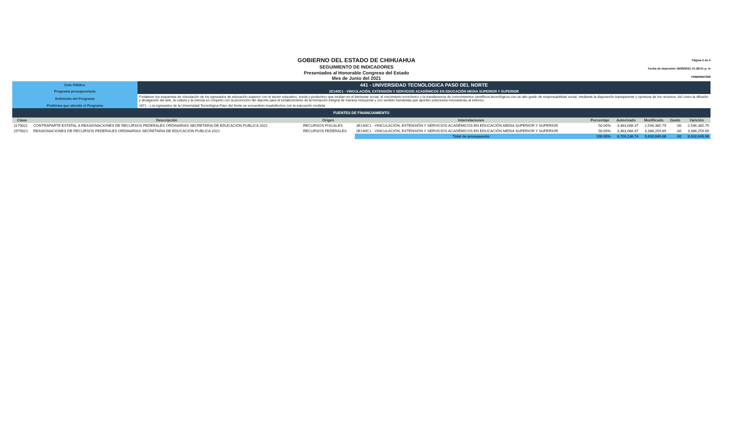GOBIERNO DEL ESTADO DE CHIHUAHUA
SEGUIMIENTO DE INDICADORES
Presentados al Honorable Congreso del Estado
Mes de Junio del 2021
Página 2 de 5
Fecha de Impresión 18/08/2021 01:28:01 p. m
PRBRREP368
| Ente Público | 441 - UNIVERSIDAD TECNOLOGICA PASO DEL NORTE |
| Programa presupuestario | 2E140C1 - VINCULACIÓN, EXTENSIÓN Y SERVICIOS ACADÉMICOS EN EDUCACIÓN MEDIA SUPERIOR Y SUPERIOR |
| Definición del Programa | Fortalecer los esquemas de vinculación de los egresados de educación superior con el sector educativo, social y productivo que incidan en el bienestar social, el crecimiento económico y la transferencia de conocimientos científicos tecnológicos con un alto grado de responsabilidad social, mediante la disposición transparente y oportuna de los recursos. Así como la difusión y divulgación del arte, la cultura y la ciencia en conjunto con la promoción del deporte para el fortalecimiento de la formación integral de manera incluyente y con sentido humanista que aporten soluciones innovadoras al entorno. |
| Problema que atiende el Programa | 1871 - Los egresados de la Universidad Tecnológica Paso del Norte se encuentran insatisfechos con la educación recibida |
| FUENTES DE FINANCIAMIENTO | | | | | | | | |
| Clave | Descripción | Origen | Interrelaciones | Porcentaje | Autorizado | Modificado | Gasto | Varición |
| 1179021 | CONTRAPARTE ESTATAL A REASIGNACIONES DE RECURSOS FEDERALES ORDINARIAS SECRETARIA DE EDUCACION PUBLICA 2021 | RECURSOS FISCALES | 2E140C1 - VINCULACIÓN, EXTENSIÓN Y SERVICIOS ACADÉMICOS EN EDUCACIÓN MEDIA SUPERIOR Y SUPERIOR | 50.00% | 3,363,068.37 | 2,546,385.79 | .00 | 2,546,385.79 |
| 2579021 | REASIGNACIONES DE RECURSOS FEDERALES ORDINARIAS SECRETARIA DE EDUCACION PUBLICA 2021 | RECURSOS FEDERALES | 2E140C1 - VINCULACIÓN, EXTENSIÓN Y SERVICIOS ACADÉMICOS EN EDUCACIÓN MEDIA SUPERIOR Y SUPERIOR | 50.00% | 3,363,068.37 | 3,386,259.89 | .00 | 3,386,259.89 |
| | | | Total de presupuesto | 100.00% | 6,726,136.74 | 5,932,645.68 | .00 | 5,932,645.68 |